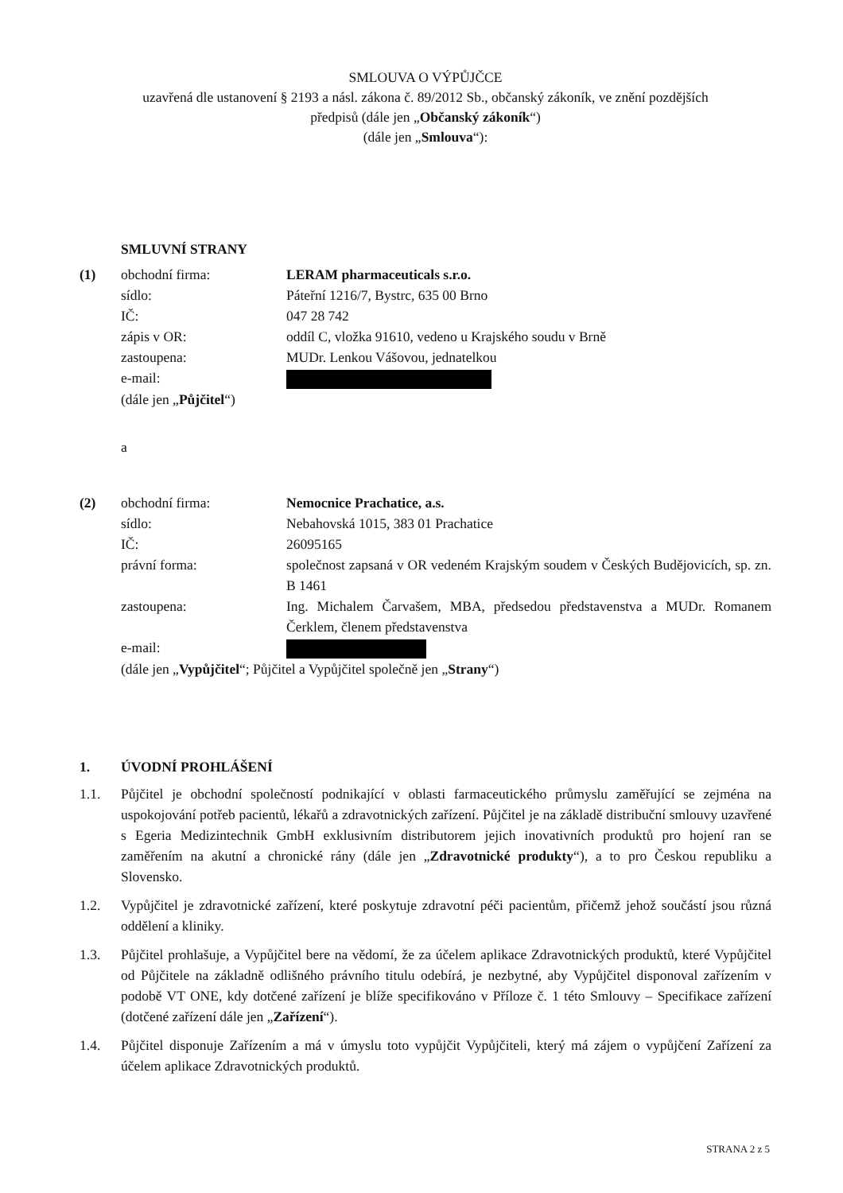SMLOUVA O VÝPŮJČCE
uzavřená dle ustanovení § 2193 a násl. zákona č. 89/2012 Sb., občanský zákoník, ve znění pozdějších
předpisů (dále jen „Občanský zákoník“)
(dále jen „Smlouva“):
SMLUVNÍ STRANY
| (1) | obchodní firma: | LERAM pharmaceuticals s.r.o. |
| | sídlo: | Páteřní 1216/7, Bystrc, 635 00 Brno |
| | IČ: | 047 28 742 |
| | zápis v OR: | oddíl C, vložka 91610, vedeno u Krajského soudu v Brně |
| | zastoupena: | MUDr. Lenkou Vášovou, jednatelkou |
| | e-mail: | |
| | (dále jen „ Půjčitel “) | |
| | a | |
| (2) | obchodní firma: | Nemocnice Prachatice, a.s. |
| | sídlo: | Nebahovská 1015, 383 01 Prachatice |
| | IČ: | 26095165 |
| | právní forma: | společnost zapsaná v OR vedeném Krajským soudem v Českých Budějovicích, sp. zn. B 1461 |
| | zastoupena: | Ing. Michalem Čarvašem, MBA, předsedou představenstva a MUDr. Romanem Čerklem, členem představenstva |
| | e-mail: | |
| | (dále jen „ Vypůjčitel “; Půjčitel a Vypůjčitel společně jen „ Strany “) | |
1. ÚVODNÍ PROHLÁŠENÍ
1.1. Půjčitel je obchodní společností podnikající v oblasti farmaceutického průmyslu zaměřující se zejména na uspokojování potřeb pacientů, lékařů a zdravotnických zařízení. Půjčitel je na základě distribuční smlouvy uzavřené s Egeria Medizintechnik GmbH exklusivním distributorem jejich inovativních produktů pro hojení ran se zaměřením na akutní a chronické rány (dále jen „Zdravotnické produkty“), a to pro Českou republiku a Slovensko.
1.2. Vypůjčitel je zdravotnické zařízení, které poskytuje zdravotní péči pacientům, přičemž jehož součástí jsou různá oddělení a kliniky.
1.3. Půjčitel prohlašuje, a Vypůjčitel bere na vědomí, že za účelem aplikace Zdravotnických produktů, které Vypůjčitel od Půjčitele na základně odlišného právního titulu odebírá, je nezbytné, aby Vypůjčitel disponoval zařízením v podobě VT ONE, kdy dotčené zařízení je blíže specifikováno v Příloze č. 1 této Smlouvy – Specifikace zařízení (dotčené zařízení dále jen „Zařízení“).
1.4. Půjčitel disponuje Zařízením a má v úmyslu toto vypůjčit Vypůjčiteli, který má zájem o vypůjčení Zařízení za účelem aplikace Zdravotnických produktů.
STRANA 2 z 5